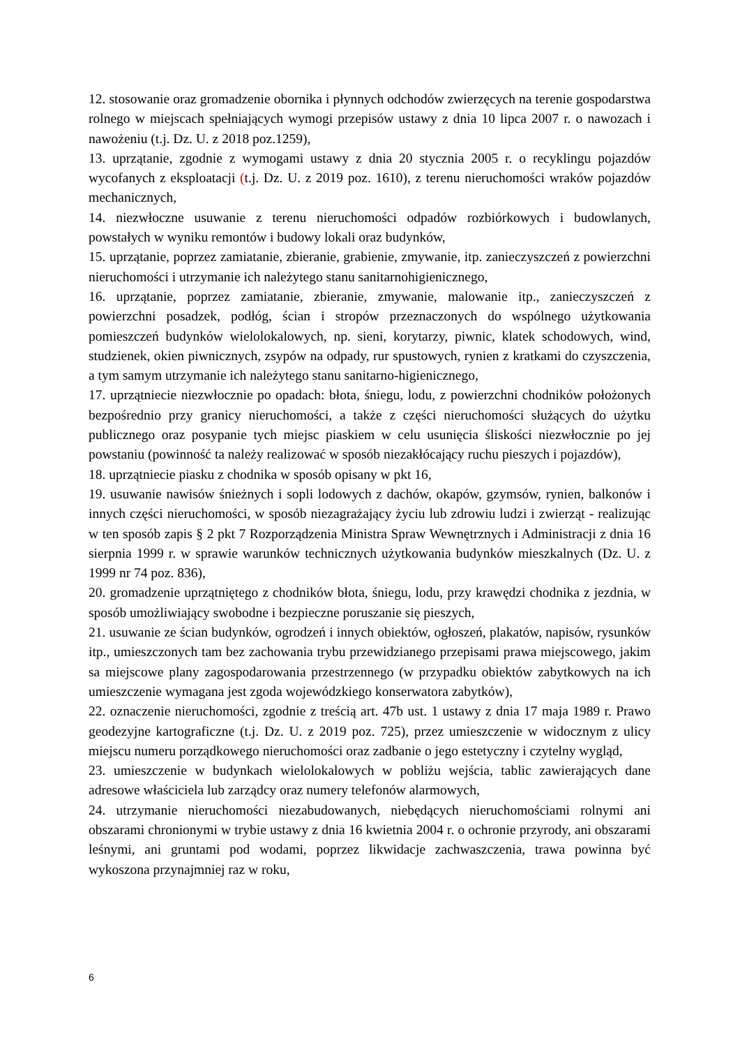12. stosowanie oraz gromadzenie obornika i płynnych odchodów zwierzęcych na terenie gospodarstwa rolnego w miejscach spełniających wymogi przepisów ustawy z dnia 10 lipca 2007 r. o nawozach i nawożeniu (t.j. Dz. U. z 2018 poz.1259),
13. uprzątanie, zgodnie z wymogami ustawy z dnia 20 stycznia 2005 r. o recyklingu pojazdów wycofanych z eksploatacji (t.j. Dz. U. z 2019 poz. 1610), z terenu nieruchomości wraków pojazdów mechanicznych,
14. niezwłoczne usuwanie z terenu nieruchomości odpadów rozbiórkowych i budowlanych, powstałych w wyniku remontów i budowy lokali oraz budynków,
15. uprzątanie, poprzez zamiatanie, zbieranie, grabienie, zmywanie, itp. zanieczyszczeń z powierzchni nieruchomości i utrzymanie ich należytego stanu sanitarnohigienicznego,
16. uprzątanie, poprzez zamiatanie, zbieranie, zmywanie, malowanie itp., zanieczyszczeń z powierzchni posadzek, podłóg, ścian i stropów przeznaczonych do wspólnego użytkowania pomieszczeń budynków wielolokalowych, np. sieni, korytarzy, piwnic, klatek schodowych, wind, studzienek, okien piwnicznych, zsypów na odpady, rur spustowych, rynien z kratkami do czyszczenia, a tym samym utrzymanie ich należytego stanu sanitarno-higienicznego,
17. uprzątniecie niezwłocznie po opadach: błota, śniegu, lodu, z powierzchni chodników położonych bezpośrednio przy granicy nieruchomości, a także z części nieruchomości służących do użytku publicznego oraz posypanie tych miejsc piaskiem w celu usunięcia śliskości niezwłocznie po jej powstaniu (powinność ta należy realizować w sposób niezakłócający ruchu pieszych i pojazdów),
18. uprzątniecie piasku z chodnika w sposób opisany w pkt 16,
19. usuwanie nawisów śnieżnych i sopli lodowych z dachów, okapów, gzymsów, rynien, balkonów i innych części nieruchomości, w sposób niezagrażający życiu lub zdrowiu ludzi i zwierząt - realizując w ten sposób zapis § 2 pkt 7 Rozporządzenia Ministra Spraw Wewnętrznych i Administracji z dnia 16 sierpnia 1999 r. w sprawie warunków technicznych użytkowania budynków mieszkalnych (Dz. U. z 1999 nr 74 poz. 836),
20. gromadzenie uprzątniętego z chodników błota, śniegu, lodu, przy krawędzi chodnika z jezdnia, w sposób umożliwiający swobodne i bezpieczne poruszanie się pieszych,
21. usuwanie ze ścian budynków, ogrodzeń i innych obiektów, ogłoszeń, plakatów, napisów, rysunków itp., umieszczonych tam bez zachowania trybu przewidzianego przepisami prawa miejscowego, jakim sa miejscowe plany zagospodarowania przestrzennego (w przypadku obiektów zabytkowych na ich umieszczenie wymagana jest zgoda wojewódzkiego konserwatora zabytków),
22. oznaczenie nieruchomości, zgodnie z treścią art. 47b ust. 1 ustawy z dnia 17 maja 1989 r. Prawo geodezyjne kartograficzne (t.j. Dz. U. z 2019 poz. 725), przez umieszczenie w widocznym z ulicy miejscu numeru porządkowego nieruchomości oraz zadbanie o jego estetyczny i czytelny wygląd,
23. umieszczenie w budynkach wielolokalowych w pobliżu wejścia, tablic zawierających dane adresowe właściciela lub zarządcy oraz numery telefonów alarmowych,
24. utrzymanie nieruchomości niezabudowanych, niebędących nieruchomościami rolnymi ani obszarami chronionymi w trybie ustawy z dnia 16 kwietnia 2004 r. o ochronie przyrody, ani obszarami leśnymi, ani gruntami pod wodami, poprzez likwidacje zachwaszczenia, trawa powinna być wykoszona przynajmniej raz w roku,
6